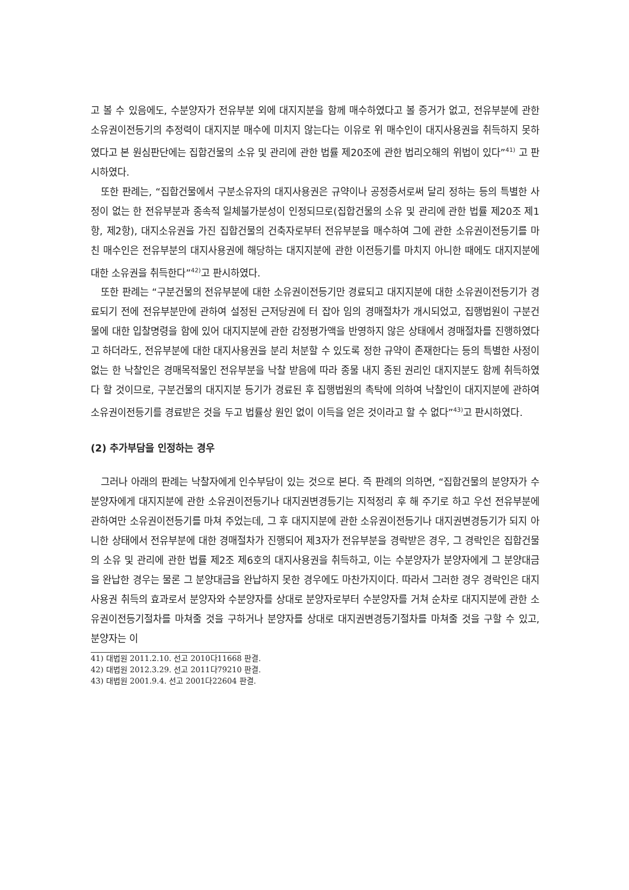고 볼 수 있음에도, 수분양자가 전유부분 외에 대지지분을 함께 매수하였다고 볼 증거가 없고, 전유부분에 관한 소유권이전등기의 추정력이 대지지분 매수에 미치지 않는다는 이유로 위 매수인이 대지사용권을 취득하지 못하였다고 본 원심판단에는 집합건물의 소유 및 관리에 관한 법률 제20조에 관한 법리오해의 위법이 있다”<sup>41)</sup> 고 판시하였다.
또한 판례는, “집합건물에서 구분소유자의 대지사용권은 규약이나 공정증서로써 달리 정하는 등의 특별한 사정이 없는 한 전유부분과 종속적 일체불가분성이 인정되므로(집합건물의 소유 및 관리에 관한 법률 제20조 제1항, 제2항), 대지소유권을 가진 집합건물의 건축자로부터 전유부분을 매수하여 그에 관한 소유권이전등기를 마친 매수인은 전유부분의 대지사용권에 해당하는 대지지분에 관한 이전등기를 마치지 아니한 때에도 대지지분에 대한 소유권을 취득한다”<sup>42)</sup>고 판시하였다.
또한 판례는 “구분건물의 전유부분에 대한 소유권이전등기만 경료되고 대지지분에 대한 소유권이전등기가 경료되기 전에 전유부분만에 관하여 설정된 근저당권에 터 잡아 임의 경매절차가 개시되었고, 집행법원이 구분건물에 대한 입찰명령을 함에 있어 대지지분에 관한 감정평가액을 반영하지 않은 상태에서 경매절차를 진행하였다고 하더라도, 전유부분에 대한 대지사용권을 분리 처분할 수 있도록 정한 규약이 존재한다는 등의 특별한 사정이 없는 한 낙찰인은 경매목적물인 전유부분을 낙찰 받음에 따라 종물 내지 종된 권리인 대지지분도 함께 취득하였다 할 것이므로, 구분건물의 대지지분 등기가 경료된 후 집행법원의 촉탁에 의하여 낙찰인이 대지지분에 관하여 소유권이전등기를 경료받은 것을 두고 법률상 원인 없이 이득을 얻은 것이라고 할 수 없다”<sup>43)</sup>고 판시하였다.
(2) 추가부담을 인정하는 경우
그러나 아래의 판례는 낙찰자에게 인수부담이 있는 것으로 본다. 즉 판례의 의하면, “집합건물의 분양자가 수분양자에게 대지지분에 관한 소유권이전등기나 대지권변경등기는 지적정리 후 해 주기로 하고 우선 전유부분에 관하여만 소유권이전등기를 마쳐 주었는데, 그 후 대지지분에 관한 소유권이전등기나 대지권변경등기가 되지 아니한 상태에서 전유부분에 대한 경매절차가 진행되어 제3자가 전유부분을 경락받은 경우, 그 경락인은 집합건물의 소유 및 관리에 관한 법률 제2조 제6호의 대지사용권을 취득하고, 이는 수분양자가 분양자에게 그 분양대금을 완납한 경우는 물론 그 분양대금을 완납하지 못한 경우에도 마찬가지이다. 따라서 그러한 경우 경락인은 대지사용권 취득의 효과로서 분양자와 수분양자를 상대로 분양자로부터 수분양자를 거쳐 순차로 대지지분에 관한 소유권이전등기절차를 마쳐줄 것을 구하거나 분양자를 상대로 대지권변경등기절차를 마쳐줄 것을 구할 수 있고, 분양자는 이
41) 대법원 2011.2.10. 선고 2010다11668 판결.
42) 대법원 2012.3.29. 선고 2011다79210 판결.
43) 대법원 2001.9.4. 선고 2001다22604 판결.